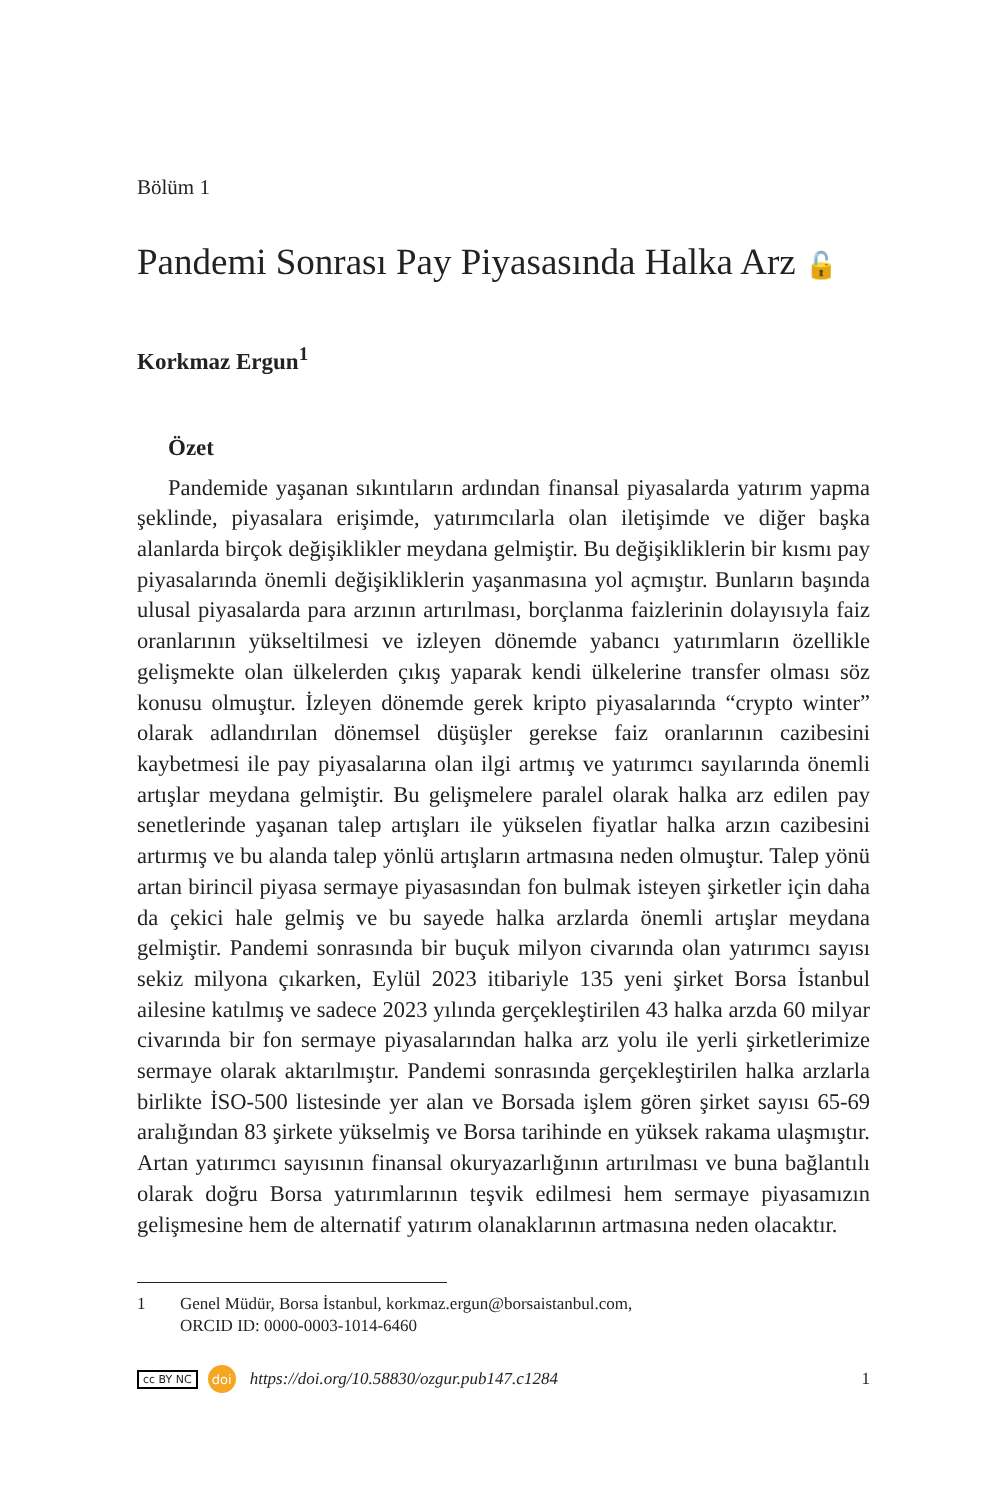Bölüm 1
Pandemi Sonrası Pay Piyasasında Halka Arz 🔓
Korkmaz Ergun<sup>1</sup>
Özet
Pandemide yaşanan sıkıntıların ardından finansal piyasalarda yatırım yapma şeklinde, piyasalara erişimde, yatırımcılarla olan iletişimde ve diğer başka alanlarda birçok değişiklikler meydana gelmiştir. Bu değişikliklerin bir kısmı pay piyasalarında önemli değişikliklerin yaşanmasına yol açmıştır. Bunların başında ulusal piyasalarda para arzının artırılması, borçlanma faizlerinin dolayısıyla faiz oranlarının yükseltilmesi ve izleyen dönemde yabancı yatırımların özellikle gelişmekte olan ülkelerden çıkış yaparak kendi ülkelerine transfer olması söz konusu olmuştur. İzleyen dönemde gerek kripto piyasalarında “crypto winter” olarak adlandırılan dönemsel düşüşler gerekse faiz oranlarının cazibesini kaybetmesi ile pay piyasalarına olan ilgi artmış ve yatırımcı sayılarında önemli artışlar meydana gelmiştir. Bu gelişmelere paralel olarak halka arz edilen pay senetlerinde yaşanan talep artışları ile yükselen fiyatlar halka arzın cazibesini artırmış ve bu alanda talep yönlü artışların artmasına neden olmuştur. Talep yönü artan birincil piyasa sermaye piyasasından fon bulmak isteyen şirketler için daha da çekici hale gelmiş ve bu sayede halka arzlarda önemli artışlar meydana gelmiştir. Pandemi sonrasında bir buçuk milyon civarında olan yatırımcı sayısı sekiz milyona çıkarken, Eylül 2023 itibariyle 135 yeni şirket Borsa İstanbul ailesine katılmış ve sadece 2023 yılında gerçekleştirilen 43 halka arzda 60 milyar civarında bir fon sermaye piyasalarından halka arz yolu ile yerli şirketlerimize sermaye olarak aktarılmıştır. Pandemi sonrasında gerçekleştirilen halka arzlarla birlikte İSO-500 listesinde yer alan ve Borsada işlem gören şirket sayısı 65-69 aralığından 83 şirkete yükselmiş ve Borsa tarihinde en yüksek rakama ulaşmıştır. Artan yatırımcı sayısının finansal okuryazarlığının artırılması ve buna bağlantılı olarak doğru Borsa yatırımlarının teşvik edilmesi hem sermaye piyasamızın gelişmesine hem de alternatif yatırım olanaklarının artmasına neden olacaktır.
1 Genel Müdür, Borsa İstanbul, korkmaz.ergun@borsaistanbul.com,
ORCID ID: 0000-0003-1014-6460
cc BY NC doi https://doi.org/10.58830/ozgur.pub147.c1284 1